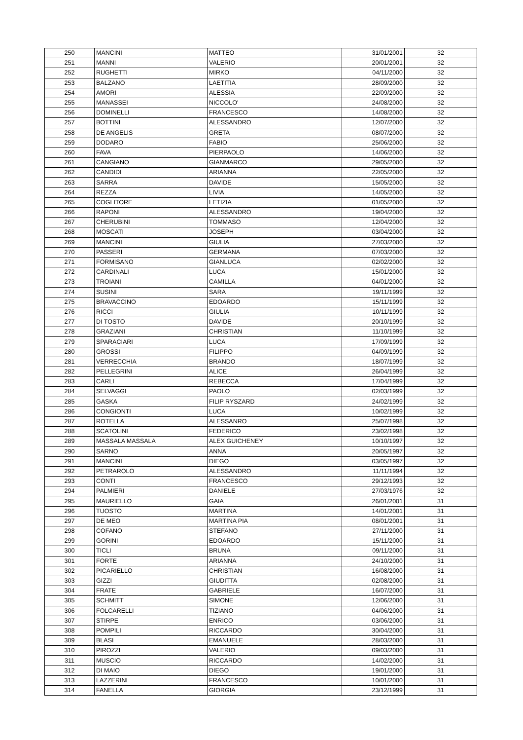| 250 | MANCINI | MATTEO | 31/01/2001 | 32 |
| 251 | MANNI | VALERIO | 20/01/2001 | 32 |
| 252 | RUGHETTI | MIRKO | 04/11/2000 | 32 |
| 253 | BALZANO | LAETITIA | 28/09/2000 | 32 |
| 254 | AMORI | ALESSIA | 22/09/2000 | 32 |
| 255 | MANASSEI | NICCOLO' | 24/08/2000 | 32 |
| 256 | DOMINELLI | FRANCESCO | 14/08/2000 | 32 |
| 257 | BOTTINI | ALESSANDRO | 12/07/2000 | 32 |
| 258 | DE ANGELIS | GRETA | 08/07/2000 | 32 |
| 259 | DODARO | FABIO | 25/06/2000 | 32 |
| 260 | FAVA | PIERPAOLO | 14/06/2000 | 32 |
| 261 | CANGIANO | GIANMARCO | 29/05/2000 | 32 |
| 262 | CANDIDI | ARIANNA | 22/05/2000 | 32 |
| 263 | SARRA | DAVIDE | 15/05/2000 | 32 |
| 264 | REZZA | LIVIA | 14/05/2000 | 32 |
| 265 | COGLITORE | LETIZIA | 01/05/2000 | 32 |
| 266 | RAPONI | ALESSANDRO | 19/04/2000 | 32 |
| 267 | CHERUBINI | TOMMASO | 12/04/2000 | 32 |
| 268 | MOSCATI | JOSEPH | 03/04/2000 | 32 |
| 269 | MANCINI | GIULIA | 27/03/2000 | 32 |
| 270 | PASSERI | GERMANA | 07/03/2000 | 32 |
| 271 | FORMISANO | GIANLUCA | 02/02/2000 | 32 |
| 272 | CARDINALI | LUCA | 15/01/2000 | 32 |
| 273 | TROIANI | CAMILLA | 04/01/2000 | 32 |
| 274 | SUSINI | SARA | 19/11/1999 | 32 |
| 275 | BRAVACCINO | EDOARDO | 15/11/1999 | 32 |
| 276 | RICCI | GIULIA | 10/11/1999 | 32 |
| 277 | DI TOSTO | DAVIDE | 20/10/1999 | 32 |
| 278 | GRAZIANI | CHRISTIAN | 11/10/1999 | 32 |
| 279 | SPARACIARI | LUCA | 17/09/1999 | 32 |
| 280 | GROSSI | FILIPPO | 04/09/1999 | 32 |
| 281 | VERRECCHIA | BRANDO | 18/07/1999 | 32 |
| 282 | PELLEGRINI | ALICE | 26/04/1999 | 32 |
| 283 | CARLI | REBECCA | 17/04/1999 | 32 |
| 284 | SELVAGGI | PAOLO | 02/03/1999 | 32 |
| 285 | GASKA | FILIP RYSZARD | 24/02/1999 | 32 |
| 286 | CONGIONTI | LUCA | 10/02/1999 | 32 |
| 287 | ROTELLA | ALESSANRO | 25/07/1998 | 32 |
| 288 | SCATOLINI | FEDERICO | 23/02/1998 | 32 |
| 289 | MASSALA MASSALA | ALEX GUICHENEY | 10/10/1997 | 32 |
| 290 | SARNO | ANNA | 20/05/1997 | 32 |
| 291 | MANCINI | DIEGO | 03/05/1997 | 32 |
| 292 | PETRAROLO | ALESSANDRO | 11/11/1994 | 32 |
| 293 | CONTI | FRANCESCO | 29/12/1993 | 32 |
| 294 | PALMIERI | DANIELE | 27/03/1976 | 32 |
| 295 | MAURIELLO | GAIA | 26/01/2001 | 31 |
| 296 | TUOSTO | MARTINA | 14/01/2001 | 31 |
| 297 | DE MEO | MARTINA PIA | 08/01/2001 | 31 |
| 298 | COFANO | STEFANO | 27/11/2000 | 31 |
| 299 | GORINI | EDOARDO | 15/11/2000 | 31 |
| 300 | TICLI | BRUNA | 09/11/2000 | 31 |
| 301 | FORTE | ARIANNA | 24/10/2000 | 31 |
| 302 | PICARIELLO | CHRISTIAN | 16/08/2000 | 31 |
| 303 | GIZZI | GIUDITTA | 02/08/2000 | 31 |
| 304 | FRATE | GABRIELE | 16/07/2000 | 31 |
| 305 | SCHMITT | SIMONE | 12/06/2000 | 31 |
| 306 | FOLCARELLI | TIZIANO | 04/06/2000 | 31 |
| 307 | STIRPE | ENRICO | 03/06/2000 | 31 |
| 308 | POMPILI | RICCARDO | 30/04/2000 | 31 |
| 309 | BLASI | EMANUELE | 28/03/2000 | 31 |
| 310 | PIROZZI | VALERIO | 09/03/2000 | 31 |
| 311 | MUSCIO | RICCARDO | 14/02/2000 | 31 |
| 312 | DI MAIO | DIEGO | 19/01/2000 | 31 |
| 313 | LAZZERINI | FRANCESCO | 10/01/2000 | 31 |
| 314 | FANELLA | GIORGIA | 23/12/1999 | 31 |